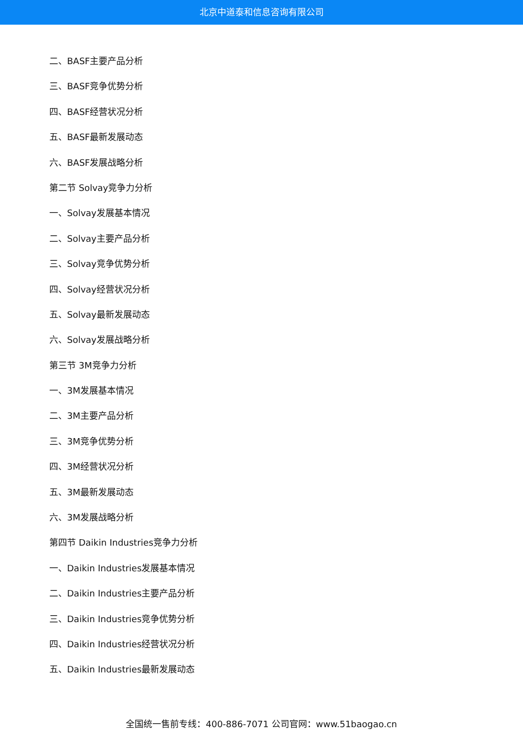北京中道泰和信息咨询有限公司
二、BASF主要产品分析
三、BASF竞争优势分析
四、BASF经营状况分析
五、BASF最新发展动态
六、BASF发展战略分析
第二节 Solvay竞争力分析
一、Solvay发展基本情况
二、Solvay主要产品分析
三、Solvay竞争优势分析
四、Solvay经营状况分析
五、Solvay最新发展动态
六、Solvay发展战略分析
第三节 3M竞争力分析
一、3M发展基本情况
二、3M主要产品分析
三、3M竞争优势分析
四、3M经营状况分析
五、3M最新发展动态
六、3M发展战略分析
第四节 Daikin Industries竞争力分析
一、Daikin Industries发展基本情况
二、Daikin Industries主要产品分析
三、Daikin Industries竞争优势分析
四、Daikin Industries经营状况分析
五、Daikin Industries最新发展动态
全国统一售前专线：400-886-7071 公司官网：www.51baogao.cn